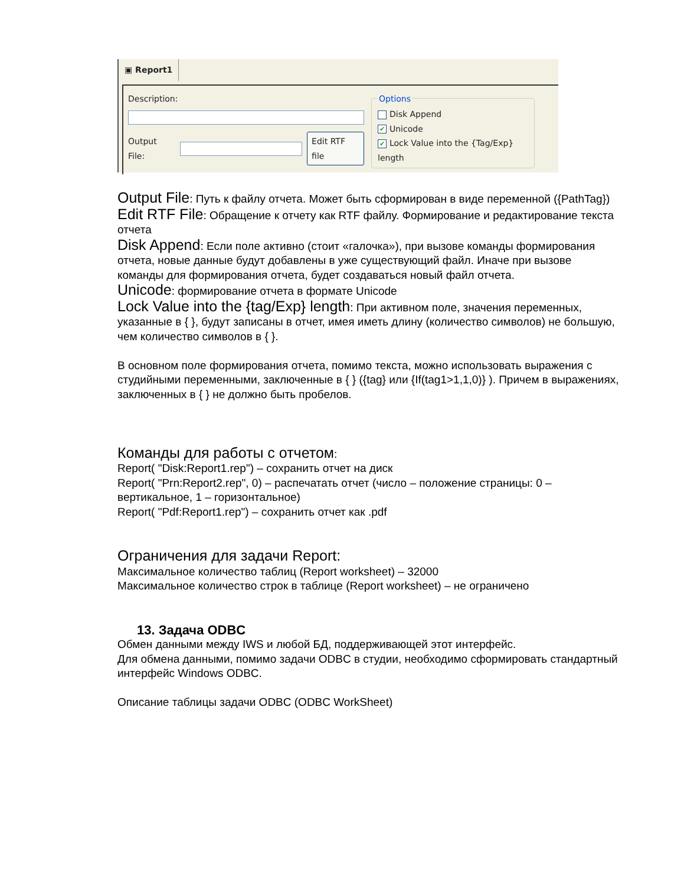▣ Report1
Description:
Output File:
Edit RTF file
Options
Disk Append
✔ Unicode
✔ Lock Value into the {Tag/Exp} length
Output File: Путь к файлу отчета. Может быть сформирован в виде переменной ({PathTag})
Edit RTF File: Обращение к отчету как RTF файлу. Формирование и редактирование текста отчета
Disk Append: Если поле активно (стоит «галочка»), при вызове команды формирования отчета, новые данные будут добавлены в уже существующий файл. Иначе при вызове команды для формирования отчета, будет создаваться новый файл отчета.
Unicode: формирование отчета в формате Unicode
Lock Value into the {tag/Exp} length: При активном поле, значения переменных, указанные в { }, будут записаны в отчет, имея иметь длину (количество символов) не большую, чем количество символов в { }.
В основном поле формирования отчета, помимо текста, можно использовать выражения с студийными переменными, заключенные в { } ({tag} или {If(tag1>1,1,0)} ). Причем в выражениях, заключенных в { } не должно быть пробелов.
Команды для работы с отчетом:
Report( "Disk:Report1.rep") – сохранить отчет на диск
Report( "Prn:Report2.rep", 0) – распечатать отчет (число – положение страницы: 0 – вертикальное, 1 – горизонтальное)
Report( "Pdf:Report1.rep") – сохранить отчет как .pdf
Ограничения для задачи Report:
Максимальное количество таблиц (Report worksheet) – 32000
Максимальное количество строк в таблице (Report worksheet) – не ограничено
13. Задача ODBC
Обмен данными между IWS и любой БД, поддерживающей этот интерфейс.
Для обмена данными, помимо задачи ODBC в студии, необходимо сформировать стандартный интерфейс Windows ODBC.
Описание таблицы задачи ODBC (ODBC WorkSheet)